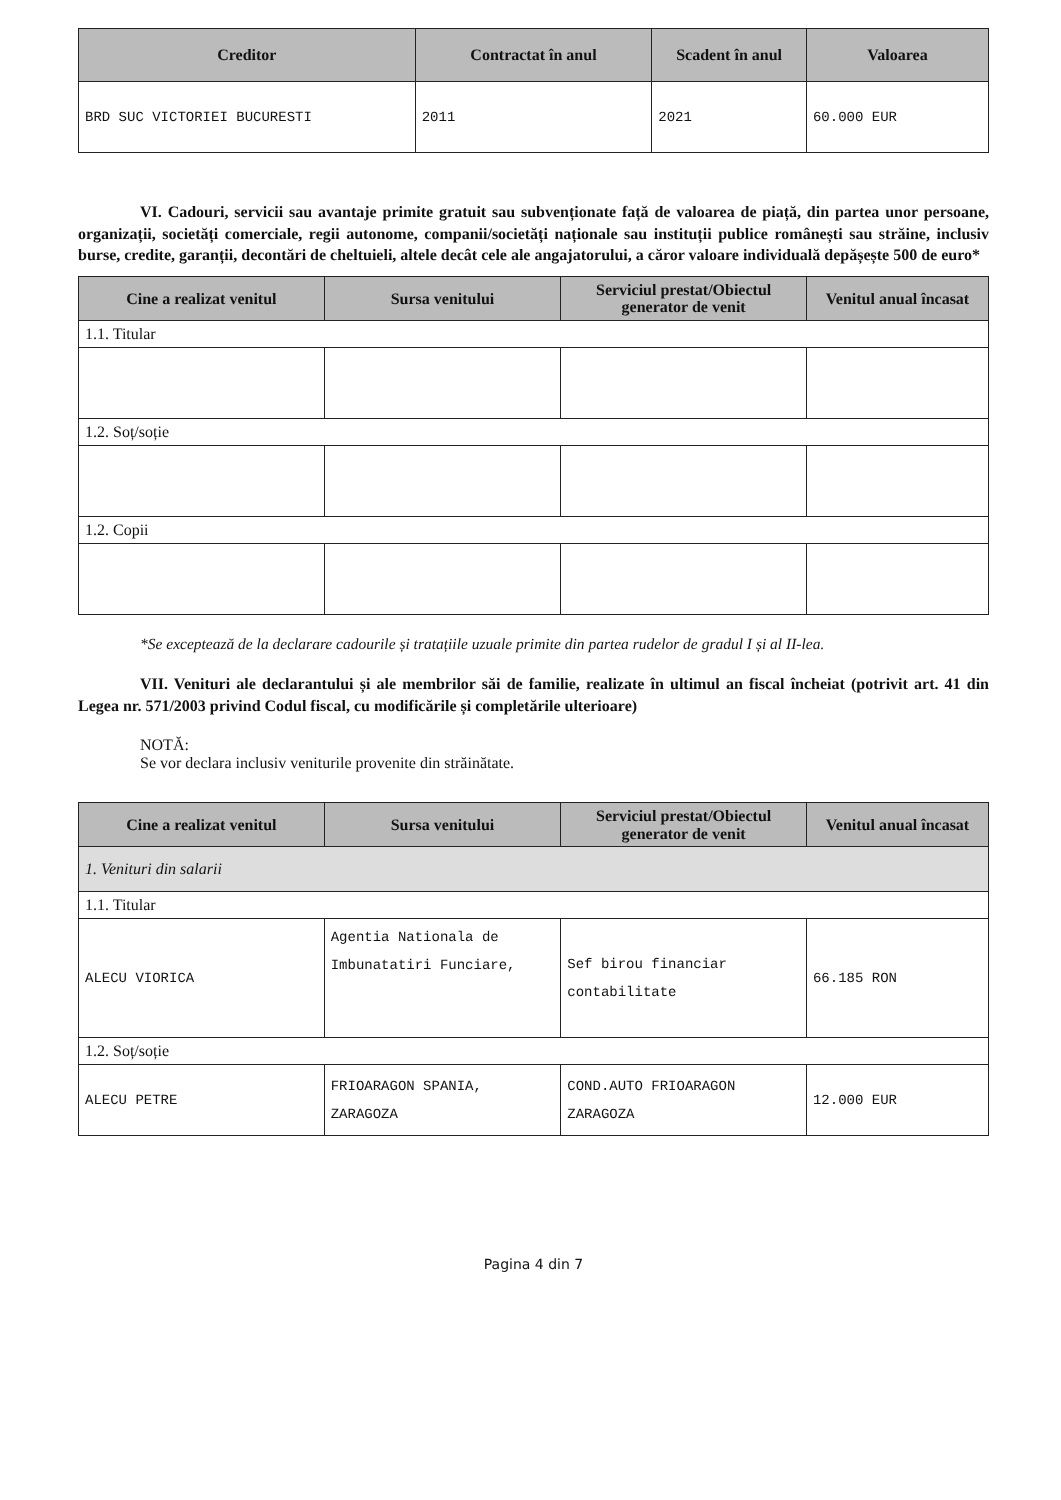| Creditor | Contractat în anul | Scadent în anul | Valoarea |
| --- | --- | --- | --- |
| BRD SUC VICTORIEI BUCURESTI | 2011 | 2021 | 60.000 EUR |
VI. Cadouri, servicii sau avantaje primite gratuit sau subvenționate față de valoarea de piață, din partea unor persoane, organizații, societăți comerciale, regii autonome, companii/societăți naționale sau instituții publice românești sau străine, inclusiv burse, credite, garanții, decontări de cheltuieli, altele decât cele ale angajatorului, a căror valoare individuală depășește 500 de euro*
| Cine a realizat venitul | Sursa venitului | Serviciul prestat/Obiectul generator de venit | Venitul anual încasat |
| --- | --- | --- | --- |
| 1.1. Titular | | | |
| 1.2. Soț/soție | | | |
| 1.2. Copii | | | |
*Se exceptează de la declarare cadourile și tratațiile uzuale primite din partea rudelor de gradul I și al II-lea.
VII. Venituri ale declarantului și ale membrilor săi de familie, realizate în ultimul an fiscal încheiat (potrivit art. 41 din Legea nr. 571/2003 privind Codul fiscal, cu modificările și completările ulterioare)
NOTĂ:
Se vor declara inclusiv veniturile provenite din străinătate.
| Cine a realizat venitul | Sursa venitului | Serviciul prestat/Obiectul generator de venit | Venitul anual încasat |
| --- | --- | --- | --- |
| 1. Venituri din salarii | | | |
| 1.1. Titular | | | |
| ALECU VIORICA | Agentia Nationala de Imbunatatiri Funciare, | Sef birou financiar contabilitate | 66.185 RON |
| 1.2. Soț/soție | | | |
| ALECU PETRE | FRIOARAGON SPANIA, ZARAGOZA | COND.AUTO FRIOARAGON ZARAGOZA | 12.000 EUR |
Pagina 4 din 7